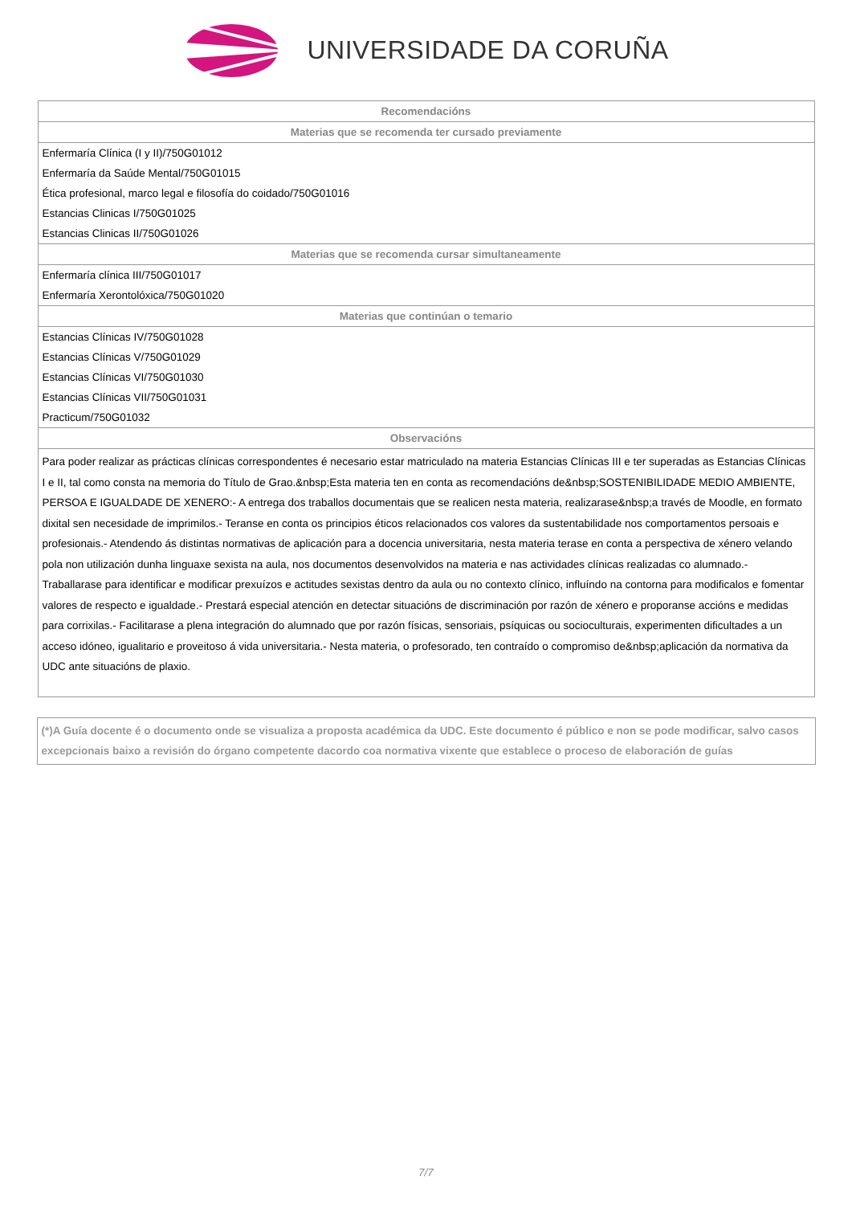UNIVERSIDADE DA CORUÑA
| Recomendacións |
| --- |
| Materias que se recomenda ter cursado previamente |
| Enfermaría Clínica (I y II)/750G01012 |
| Enfermaría da Saúde Mental/750G01015 |
| Ética profesional, marco legal e filosofía do coidado/750G01016 |
| Estancias Clinicas I/750G01025 |
| Estancias Clinicas II/750G01026 |
| Materias que se recomenda cursar simultaneamente |
| Enfermaría clínica III/750G01017 |
| Enfermaría Xerontolóxica/750G01020 |
| Materias que continúan o temario |
| Estancias Clínicas IV/750G01028 |
| Estancias Clínicas V/750G01029 |
| Estancias Clínicas VI/750G01030 |
| Estancias Clínicas VII/750G01031 |
| Practicum/750G01032 |
| Observacións |
| Para poder realizar as prácticas clínicas correspondentes é necesario estar matriculado na materia Estancias Clínicas III e ter superadas as Estancias Clínicas I e II, tal como consta na memoria do Título de Grao.&nbsp;Esta materia ten en conta as recomendacións de&nbsp;SOSTENIBILIDADE MEDIO AMBIENTE, PERSOA E IGUALDADE DE XENERO:- A entrega dos traballos documentais que se realicen nesta materia, realizarase&nbsp;a través de Moodle, en formato dixital sen necesidade de imprimilos.- Teranse en conta os principios éticos relacionados cos valores da sustentabilidade nos comportamentos persoais e profesionais.- Atendendo ás distintas normativas de aplicación para a docencia universitaria, nesta materia terase en conta a perspectiva de xénero velando pola non utilización dunha linguaxe sexista na aula, nos documentos desenvolvidos na materia e nas actividades clínicas realizadas co alumnado.- Traballarase para identificar e modificar prexuízos e actitudes sexistas dentro da aula ou no contexto clínico, influíndo na contorna para modificalos e fomentar valores de respecto e igualdade.- Prestará especial atención en detectar situacións de discriminación por razón de xénero e proporanse accións e medidas para corrixilas.- Facilitarase a plena integración do alumnado que por razón físicas, sensoriais, psíquicas ou socioculturais, experimenten dificultades a un acceso idóneo, igualitario e proveitoso á vida universitaria.- Nesta materia, o profesorado, ten contraído o compromiso de&nbsp;aplicación da normativa da UDC ante situacións de plaxio. |
(*)A Guía docente é o documento onde se visualiza a proposta académica da UDC. Este documento é público e non se pode modificar, salvo casos excepcionais baixo a revisión do órgano competente dacordo coa normativa vixente que establece o proceso de elaboración de guías
7/7